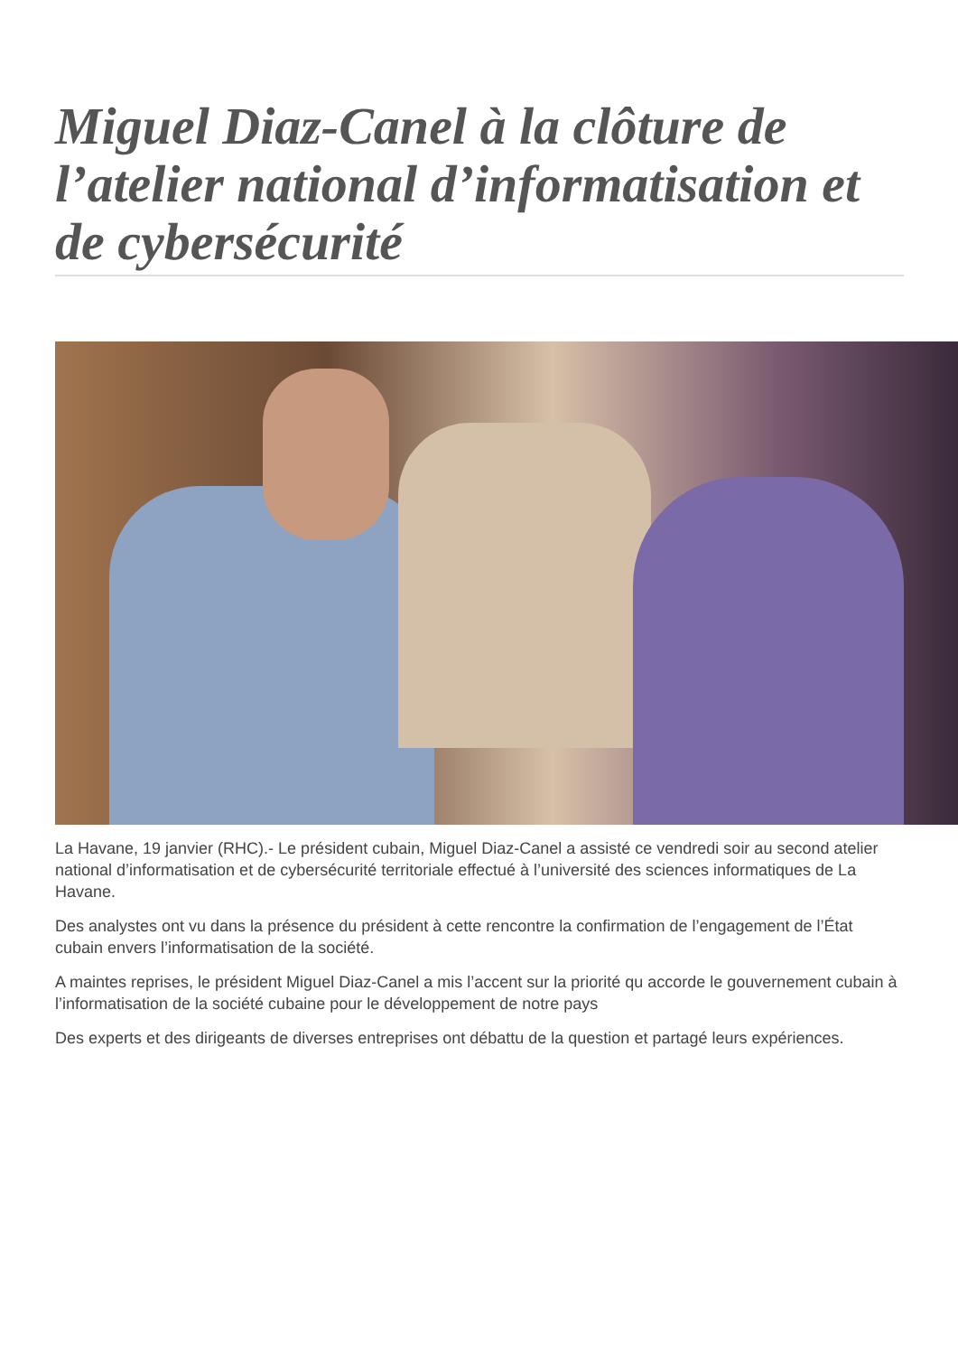Miguel Diaz-Canel à la clôture de l’atelier national d’informatisation et de cybersécurité
La Havane, 19 janvier (RHC).- Le président cubain, Miguel Diaz-Canel a assisté ce vendredi soir au second atelier national d’informatisation et de cybersécurité territoriale effectué à l’université des sciences informatiques de La Havane.
Des analystes ont vu dans la présence du président à cette rencontre la confirmation de l’engagement de l’État cubain envers l’informatisation de la société.
A maintes reprises, le président Miguel Diaz-Canel a mis l’accent sur la priorité qu accorde le gouvernement cubain à l’informatisation de la société cubaine pour le développement de notre pays
Des experts et des dirigeants de diverses entreprises ont débattu de la question et partagé leurs expériences.